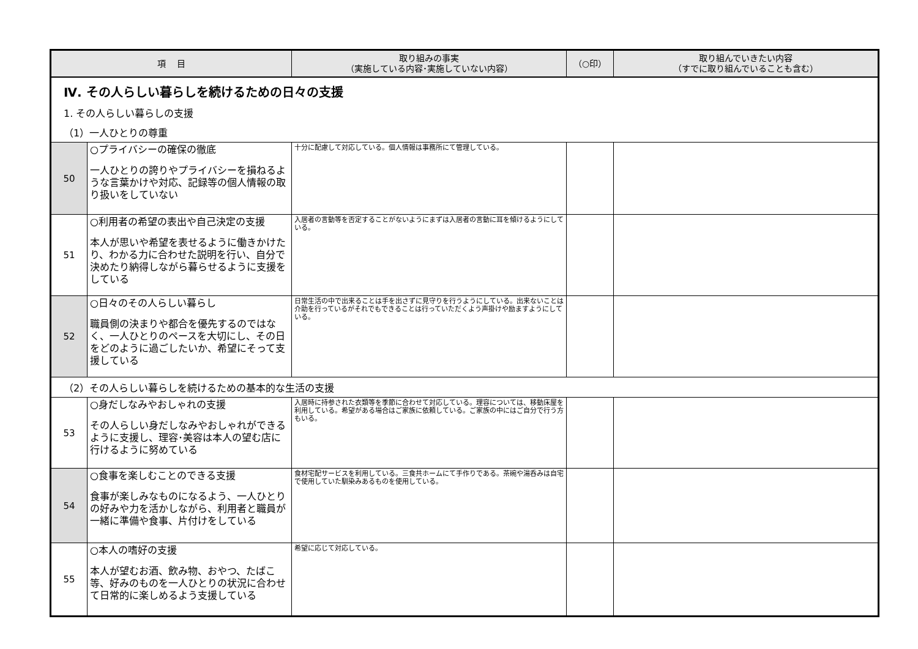| 項 目 | | 取り組みの事実 （実施している内容･実施していない内容） | （○印） | 取り組んでいきたい内容 （すでに取り組んでいることも含む） |
| --- | --- | --- | --- | --- |
| Ⅳ. その人らしい暮らしを続けるための日々の支援 | | | | |
| 1. その人らしい暮らしの支援 | | | | |
| （1）一人ひとりの尊重 | | | | |
| 50 | ○プライバシーの確保の徹底 一人ひとりの誇りやプライバシーを損ねるような言葉かけや対応、記録等の個人情報の取り扱いをしていない | 十分に配慮して対応している。個人情報は事務所にて管理している。 | | |
| 51 | ○利用者の希望の表出や自己決定の支援 本人が思いや希望を表せるように働きかけたり、わかる力に合わせた説明を行い、自分で決めたり納得しながら暮らせるように支援をしている | 入居者の言動等を否定することがないようにまずは入居者の言動に耳を傾けるようにしている。 | | |
| 52 | ○日々のその人らしい暮らし 職員側の決まりや都合を優先するのではなく、一人ひとりのペースを大切にし、その日をどのように過ごしたいか、希望にそって支援している | 日常生活の中で出来ることは手を出さずに見守りを行うようにしている。出来ないことは介助を行っているがそれでもできることは行っていただくよう声掛けや励ますようにしている。 | | |
| （2）その人らしい暮らしを続けるための基本的な生活の支援 | | | | |
| 53 | ○身だしなみやおしゃれの支援 その人らしい身だしなみやおしゃれができるように支援し、理容･美容は本人の望む店に行けるように努めている | 入居時に持参された衣類等を季節に合わせて対応している。理容については、移動床屋を利用している。希望がある場合はご家族に依頼している。ご家族の中にはご自分で行う方もいる。 | | |
| 54 | ○食事を楽しむことのできる支援 食事が楽しみなものになるよう、一人ひとりの好みや力を活かしながら、利用者と職員が一緒に準備や食事、片付けをしている | 食材宅配サービスを利用している。三食共ホームにて手作りである。茶碗や湯呑みは自宅で使用していた馴染みあるものを使用している。 | | |
| 55 | ○本人の嗜好の支援 本人が望むお酒、飲み物、おやつ、たばこ等、好みのものを一人ひとりの状況に合わせて日常的に楽しめるよう支援している | 希望に応じて対応している。 | | |